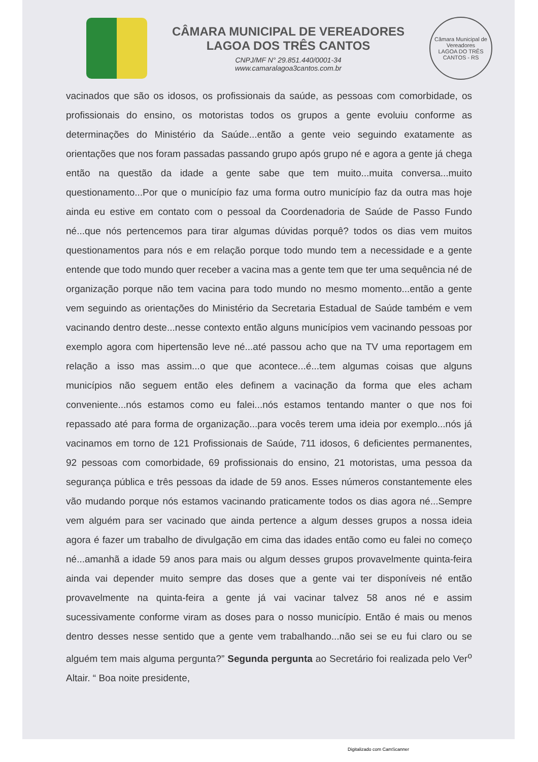CÂMARA MUNICIPAL DE VEREADORES
LAGOA DOS TRÊS CANTOS
CNPJ/MF N° 29.851.440/0001-34
www.camaralagoa3cantos.com.br
Câmara Municipal de Vereadores
LAGOA DO TRÊS CANTOS - RS
vacinados que são os idosos, os profissionais da saúde, as pessoas com comorbidade, os profissionais do ensino, os motoristas todos os grupos a gente evoluiu conforme as determinações do Ministério da Saúde...então a gente veio seguindo exatamente as orientações que nos foram passadas passando grupo após grupo né e agora a gente já chega então na questão da idade a gente sabe que tem muito...muita conversa...muito questionamento...Por que o município faz uma forma outro município faz da outra mas hoje ainda eu estive em contato com o pessoal da Coordenadoria de Saúde de Passo Fundo né...que nós pertencemos para tirar algumas dúvidas porquê? todos os dias vem muitos questionamentos para nós e em relação porque todo mundo tem a necessidade e a gente entende que todo mundo quer receber a vacina mas a gente tem que ter uma sequência né de organização porque não tem vacina para todo mundo no mesmo momento...então a gente vem seguindo as orientações do Ministério da Secretaria Estadual de Saúde também e vem vacinando dentro deste...nesse contexto então alguns municípios vem vacinando pessoas por exemplo agora com hipertensão leve né...até passou acho que na TV uma reportagem em relação a isso mas assim...o que que acontece...é...tem algumas coisas que alguns municípios não seguem então eles definem a vacinação da forma que eles acham conveniente...nós estamos como eu falei...nós estamos tentando manter o que nos foi repassado até para forma de organização...para vocês terem uma ideia por exemplo...nós já vacinamos em torno de 121 Profissionais de Saúde, 711 idosos, 6 deficientes permanentes, 92 pessoas com comorbidade, 69 profissionais do ensino, 21 motoristas, uma pessoa da segurança pública e três pessoas da idade de 59 anos. Esses números constantemente eles vão mudando porque nós estamos vacinando praticamente todos os dias agora né...Sempre vem alguém para ser vacinado que ainda pertence a algum desses grupos a nossa ideia agora é fazer um trabalho de divulgação em cima das idades então como eu falei no começo né...amanhã a idade 59 anos para mais ou algum desses grupos provavelmente quinta-feira ainda vai depender muito sempre das doses que a gente vai ter disponíveis né então provavelmente na quinta-feira a gente já vai vacinar talvez 58 anos né e assim sucessivamente conforme viram as doses para o nosso município. Então é mais ou menos dentro desses nesse sentido que a gente vem trabalhando...não sei se eu fui claro ou se alguém tem mais alguma pergunta?” Segunda pergunta ao Secretário foi realizada pelo Ver<sup>o</sup> Altair. “ Boa noite presidente,
Digitalizado com CamScanner